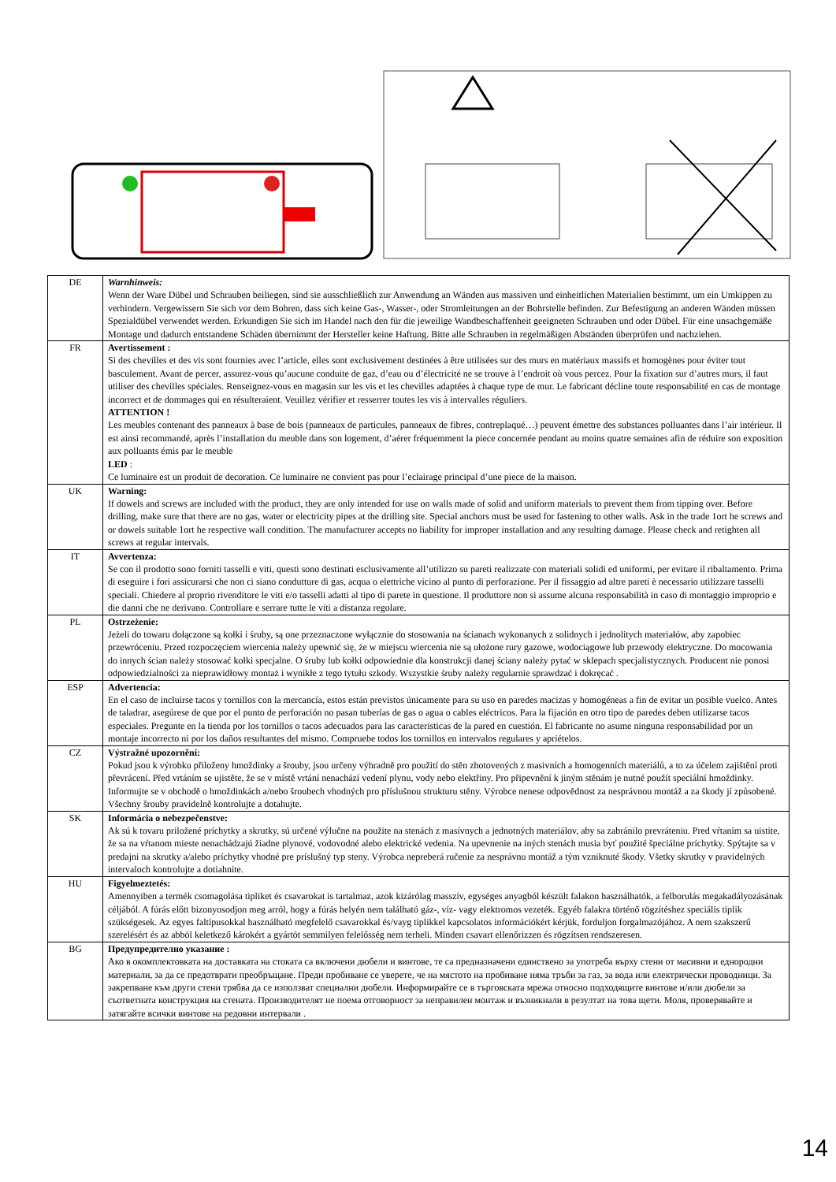| DE | Warnhinweis: Wenn der Ware Dübel und Schrauben beiliegen, sind sie ausschließlich zur Anwendung an Wänden aus massiven und einheitlichen Materialien bestimmt, um ein Umkippen zu verhindern. Vergewissern Sie sich vor dem Bohren, dass sich keine Gas-, Wasser-, oder Stromleitungen an der Bohrstelle befinden. Zur Befestigung an anderen Wänden müssen Spezialdübel verwendet werden. Erkundigen Sie sich im Handel nach den für die jeweilige Wandbeschaffenheit geeigneten Schrauben und oder Dübel. Für eine unsachgemäße Montage und dadurch entstandene Schäden übernimmt der Hersteller keine Haftung. Bitte alle Schrauben in regelmäßigen Abständen überprüfen und nachziehen. |
| FR | Avertissement : Si des chevilles et des vis sont fournies avec l’article, elles sont exclusivement destinées à être utilisées sur des murs en matériaux massifs et homogènes pour éviter tout basculement. Avant de percer, assurez-vous qu’aucune conduite de gaz, d’eau ou d’électricité ne se trouve à l’endroit où vous percez. Pour la fixation sur d’autres murs, il faut utiliser des chevilles spéciales. Renseignez-vous en magasin sur les vis et les chevilles adaptées à chaque type de mur. Le fabricant décline toute responsabilité en cas de montage incorrect et de dommages qui en résulteraient. Veuillez vérifier et resserrer toutes les vis à intervalles réguliers. ATTENTION ! Les meubles contenant des panneaux à base de bois (panneaux de particules, panneaux de fibres, contreplaqué…) peuvent émettre des substances polluantes dans l’air intérieur. Il est ainsi recommandé, après l’installation du meuble dans son logement, d’aérer fréquemment la piece concernée pendant au moins quatre semaines afin de réduire son exposition aux polluants émis par le meuble LED : Ce luminaire est un produit de decoration. Ce luminaire ne convient pas pour l’eclairage principal d’une piece de la maison. |
| UK | Warning: If dowels and screws are included with the product, they are only intended for use on walls made of solid and uniform materials to prevent them from tipping over. Before drilling, make sure that there are no gas, water or electricity pipes at the drilling site. Special anchors must be used for fastening to other walls. Ask in the trade 1ort he screws and or dowels suitable 1ort he respective wall condition. The manufacturer accepts no liability for improper installation and any resulting damage. Please check and retighten all screws at regular intervals. |
| IT | Avvertenza: Se con il prodotto sono forniti tasselli e viti, questi sono destinati esclusivamente all’utilizzo su pareti realizzate con materiali solidi ed uniformi, per evitare il ribaltamento. Prima di eseguire i fori assicurarsi che non ci siano condutture di gas, acqua o elettriche vicino al punto di perforazione. Per il fissaggio ad altre pareti è necessario utilizzare tasselli speciali. Chiedere al proprio rivenditore le viti e/o tasselli adatti al tipo di parete in questione. Il produttore non si assume alcuna responsabilità in caso di montaggio improprio e die danni che ne derivano. Controllare e serrare tutte le viti a distanza regolare. |
| PL | Ostrzeżenie: Jeżeli do towaru dołączone są kołki i śruby, są one przeznaczone wyłącznie do stosowania na ścianach wykonanych z solidnych i jednolitych materiałów, aby zapobiec przewróceniu. Przed rozpoczęciem wiercenia należy upewnić się, że w miejscu wiercenia nie są ułożone rury gazowe, wodociągowe lub przewody elektryczne. Do mocowania do innych ścian należy stosować kołki specjalne. O śruby lub kołki odpowiednie dla konstrukcji danej ściany należy pytać w sklepach specjalistycznych. Producent nie ponosi odpowiedzialności za nieprawidłowy montaż i wynikłe z tego tytułu szkody. Wszystkie śruby należy regularnie sprawdzać i dokręcać . |
| ESP | Advertencia: En el caso de incluirse tacos y tornillos con la mercancía, estos están previstos únicamente para su uso en paredes macizas y homogéneas a fin de evitar un posible vuelco. Antes de taladrar, asegúrese de que por el punto de perforación no pasan tuberías de gas o agua o cables eléctricos. Para la fijación en otro tipo de paredes deben utilizarse tacos especiales. Pregunte en la tienda por los tornillos o tacos adecuados para las características de la pared en cuestión. El fabricante no asume ninguna responsabilidad por un montaje incorrecto ni por los daños resultantes del mismo. Compruebe todos los tornillos en intervalos regulares y apriételos. |
| CZ | Výstražné upozornění: Pokud jsou k výrobku přiloženy hmoždinky a šrouby, jsou určeny výhradně pro použití do stěn zhotovených z masivních a homogenních materiálů, a to za účelem zajištění proti převrácení. Před vrtáním se ujistěte, že se v místě vrtání nenachází vedení plynu, vody nebo elektřiny. Pro připevnění k jiným stěnám je nutné použít speciální hmoždinky. Informujte se v obchodě o hmoždinkách a/nebo šroubech vhodných pro příslušnou strukturu stěny. Výrobce nenese odpovědnost za nesprávnou montáž a za škody jí způsobené. Všechny šrouby pravidelně kontrolujte a dotahujte. |
| SK | Informácia o nebezpečenstve: Ak sú k tovaru priložené príchytky a skrutky, sú určené výlučne na použite na stenách z masívnych a jednotných materiálov, aby sa zabránilo prevráteniu. Pred vŕtaním sa uistite, že sa na vŕtanom mieste nenachádzajú žiadne plynové, vodovodné alebo elektrické vedenia. Na upevnenie na iných stenách musia byť použité špeciálne príchytky. Spýtajte sa v predajni na skrutky a/alebo príchytky vhodné pre príslušný typ steny. Výrobca nepreberá ručenie za nesprávnu montáž a tým vzniknuté škody. Všetky skrutky v pravidelných intervaloch kontrolujte a dotiahnite. |
| HU | Figyelmeztetés: Amennyiben a termék csomagolása tipliket és csavarokat is tartalmaz, azok kizárólag masszív, egységes anyagból készült falakon használhatók, a felborulás megakadályozásának céljából. A fúrás előtt bizonyosodjon meg arról, hogy a fúrás helyén nem található gáz-, víz- vagy elektromos vezeték. Egyéb falakra történő rögzítéshez speciális tiplik szükségesek. Az egyes faltípusokkal használható megfelelő csavarokkal és/vayg tiplikkel kapcsolatos információkért kérjük, forduljon forgalmazójához. A nem szakszerű szerelésért és az abból keletkező károkért a gyártót semmilyen felelősség nem terheli. Minden csavart ellenőrizzen és rögzítsen rendszeresen. |
| BG | Предупредително указание : Ако в окомплектовката на доставката на стоката са включени дюбели и винтове, те са предназначени единствено за употреба върху стени от масивни и еднородни материали, за да се предотврати преобръщане. Преди пробиване се уверете, че на мястото на пробиване няма тръби за газ, за вода или електрически проводници. За закрепване към други стени трябва да се използват специални дюбели. Информирайте се в търговската мрежа относно подходящите винтове и/или дюбели за съответната конструкция на стената. Производителят не поема отговорност за неправилен монтаж и възникнали в резултат на това щети. Моля, проверявайте и затягайте всички винтове на редовни интервали . |
14